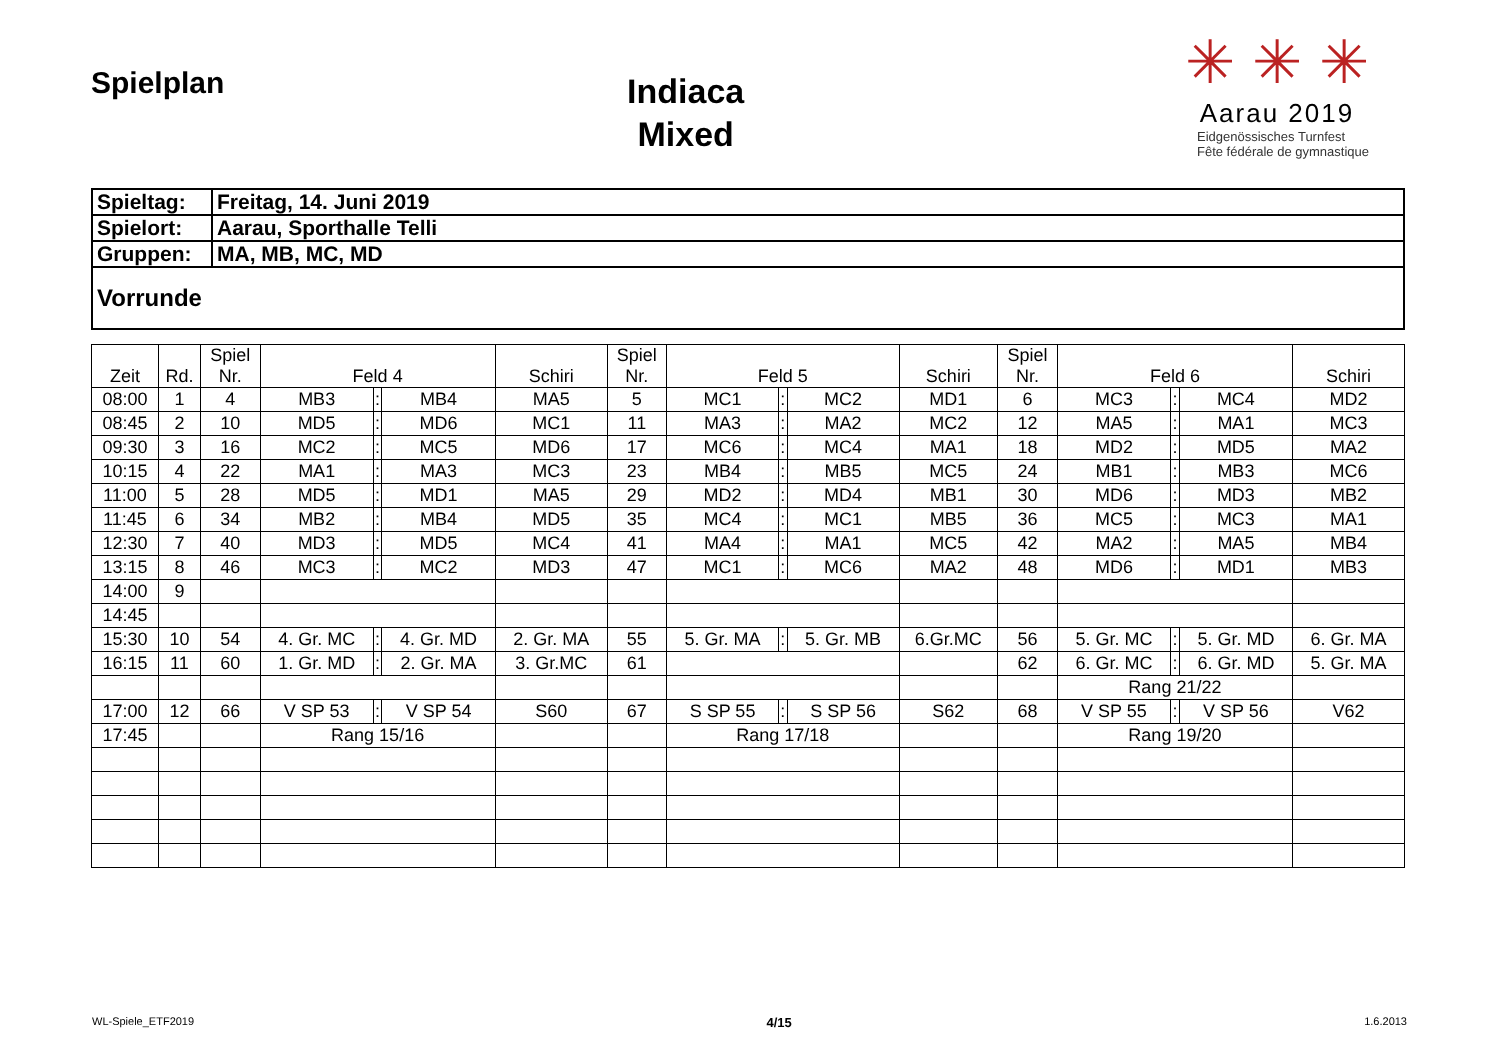Spielplan
Indiaca
Mixed
✳ ✳ ✳
Aarau 2019
Eidgenössisches Turnfest
Fête fédérale de gymnastique
| Spieltag: | Freitag, 14. Juni 2019 |
| Spielort: | Aarau, Sporthalle Telli |
| Gruppen: | MA, MB, MC, MD |
| Vorrunde | |
| Zeit | Rd. | Spiel Nr. | Feld 4 | | | Schiri | Spiel Nr. | Feld 5 | | | Schiri | Spiel Nr. | Feld 6 | | | Schiri |
| --- | --- | --- | --- | --- | --- | --- | --- | --- | --- | --- | --- | --- | --- | --- | --- | --- |
| 08:00 | 1 | 4 | MB3 | : | MB4 | MA5 | 5 | MC1 | : | MC2 | MD1 | 6 | MC3 | : | MC4 | MD2 |
| 08:45 | 2 | 10 | MD5 | : | MD6 | MC1 | 11 | MA3 | : | MA2 | MC2 | 12 | MA5 | : | MA1 | MC3 |
| 09:30 | 3 | 16 | MC2 | : | MC5 | MD6 | 17 | MC6 | : | MC4 | MA1 | 18 | MD2 | : | MD5 | MA2 |
| 10:15 | 4 | 22 | MA1 | : | MA3 | MC3 | 23 | MB4 | : | MB5 | MC5 | 24 | MB1 | : | MB3 | MC6 |
| 11:00 | 5 | 28 | MD5 | : | MD1 | MA5 | 29 | MD2 | : | MD4 | MB1 | 30 | MD6 | : | MD3 | MB2 |
| 11:45 | 6 | 34 | MB2 | : | MB4 | MD5 | 35 | MC4 | : | MC1 | MB5 | 36 | MC5 | : | MC3 | MA1 |
| 12:30 | 7 | 40 | MD3 | : | MD5 | MC4 | 41 | MA4 | : | MA1 | MC5 | 42 | MA2 | : | MA5 | MB4 |
| 13:15 | 8 | 46 | MC3 | : | MC2 | MD3 | 47 | MC1 | : | MC6 | MA2 | 48 | MD6 | : | MD1 | MB3 |
| 14:00 | 9 | | | | | | | | | | | | | | | |
| 14:45 | | | | | | | | | | | | | | | | |
| 15:30 | 10 | 54 | 4. Gr. MC | : | 4. Gr. MD | 2. Gr. MA | 55 | 5. Gr. MA | : | 5. Gr. MB | 6.Gr.MC | 56 | 5. Gr. MC | : | 5. Gr. MD | 6. Gr. MA |
| 16:15 | 11 | 60 | 1. Gr. MD | : | 2. Gr. MA | 3. Gr.MC | 61 | | | | | 62 | 6. Gr. MC | : | 6. Gr. MD | 5. Gr. MA |
| | | | | | | | | | | | | | Rang 21/22 | | | |
| 17:00 | 12 | 66 | V SP 53 | : | V SP 54 | S60 | 67 | S SP 55 | : | S SP 56 | S62 | 68 | V SP 55 | : | V SP 56 | V62 |
| 17:45 | | | Rang 15/16 | | | | | Rang 17/18 | | | | | Rang 19/20 | | | |
WL-Spiele_ETF2019 4/15 1.6.2013